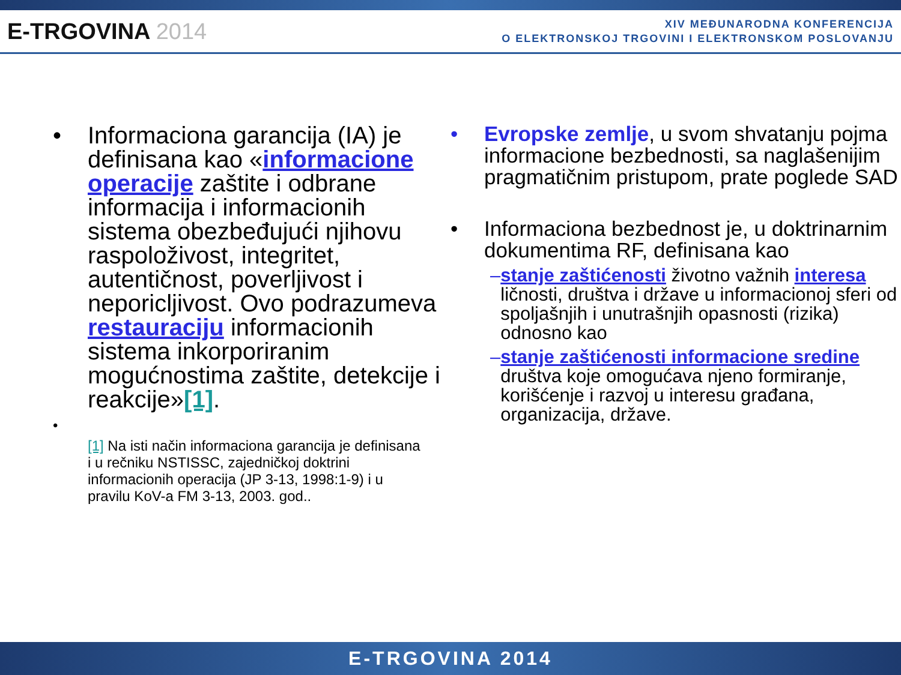E-TRGOVINA 2014
XIV MEĐUNARODNA KONFERENCIJA
O ELEKTRONSKOJ TRGOVINI I ELEKTRONSKOM POSLOVANJU
• Informaciona garancija (IA) je definisana kao «informacione operacije zaštite i odbrane informacija i informacionih sistema obezbeđujući njihovu raspoloživost, integritet, autentičnost, poverljivost i neporicljivost. Ovo podrazumeva restauraciju informacionih sistema inkorporiranim mogućnostima zaštite, detekcije i reakcije»[1].
• [1] Na isti način informaciona garancija je definisana i u rečniku NSTISSC, zajedničkoj doktrini informacionih operacija (JP 3-13, 1998:1-9) i u pravilu KoV-a FM 3-13, 2003. god..
• Evropske zemlje, u svom shvatanju pojma informacione bezbednosti, sa naglašenijim pragmatičnim pristupom, prate poglede SAD
• Informaciona bezbednost je, u doktrinarnim dokumentima RF, definisana kao
– stanje zaštićenosti životno važnih interesa ličnosti, društva i države u informacionoj sferi od spoljašnjih i unutrašnjih opasnosti (rizika) odnosno kao
– stanje zaštićenosti informacione sredine društva koje omogućava njeno formiranje, korišćenje i razvoj u interesu građana, organizacija, države.
E-TRGOVINA 2014